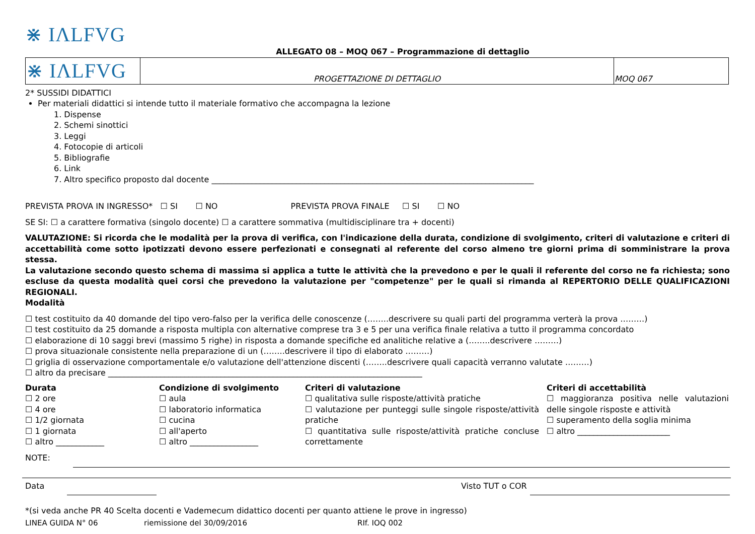⋇ IΛLFVG
ALLEGATO 08 – MOQ 067 – Programmazione di dettaglio
| ⋇ IΛLFVG | PROGETTAZIONE DI DETTAGLIO | MOQ 067 |
2* SUSSIDI DIDATTICI
Per materiali didattici si intende tutto il materiale formativo che accompagna la lezione
1. Dispense
2. Schemi sinottici
3. Leggi
4. Fotocopie di articoli
5. Bibliografie
6. Link
7. Altro specifico proposto dal docente ________________________________________________________________________________
PREVISTA PROVA IN INGRESSO* ☐ SI ☐ NO PREVISTA PROVA FINALE ☐ SI ☐ NO
SE SI: ☐ a carattere formativa (singolo docente) ☐ a carattere sommativa (multidisciplinare tra + docenti)
VALUTAZIONE: Si ricorda che le modalità per la prova di verifica, con l'indicazione della durata, condizione di svolgimento, criteri di valutazione e criteri di accettabilità come sotto ipotizzati devono essere perfezionati e consegnati al referente del corso almeno tre giorni prima di somministrare la prova stessa.
La valutazione secondo questo schema di massima si applica a tutte le attività che la prevedono e per le quali il referente del corso ne fa richiesta; sono escluse da questa modalità quei corsi che prevedono la valutazione per "competenze" per le quali si rimanda al REPERTORIO DELLE QUALIFICAZIONI REGIONALI.
Modalità
☐ test costituito da 40 domande del tipo vero-falso per la verifica delle conoscenze (……..descrivere su quali parti del programma verterà la prova ………)
☐ test costituito da 25 domande a risposta multipla con alternative comprese tra 3 e 5 per una verifica finale relativa a tutto il programma concordato
☐ elaborazione di 10 saggi brevi (massimo 5 righe) in risposta a domande specifiche ed analitiche relative a (……..descrivere ………)
☐ prova situazionale consistente nella preparazione di un (……..descrivere il tipo di elaborato ………)
☐ griglia di osservazione comportamentale e/o valutazione dell'attenzione discenti (……..descrivere quali capacità verranno valutate ………)
☐ altro da precisare ______________________________________________________________________________
Durata
☐ 2 ore
☐ 4 ore
☐ 1/2 giornata
☐ 1 giornata
☐ altro ____________
Condizione di svolgimento
☐ aula
☐ laboratorio informatica
☐ cucina
☐ all'aperto
☐ altro _________________
Criteri di valutazione
☐ qualitativa sulle risposte/attività pratiche
☐ valutazione per punteggi sulle singole risposte/attività pratiche
☐ quantitativa sulle risposte/attività pratiche concluse correttamente
Criteri di accettabilità
☐ maggioranza positiva nelle valutazioni delle singole risposte e attività
☐ superamento della soglia minima
☐ altro _______________________
NOTE:
Data Visto TUT o COR
*(si veda anche PR 40 Scelta docenti e Vademecum didattico docenti per quanto attiene le prove in ingresso)
LINEA GUIDA N° 06 riemissione del 30/09/2016 RIf. IOQ 002